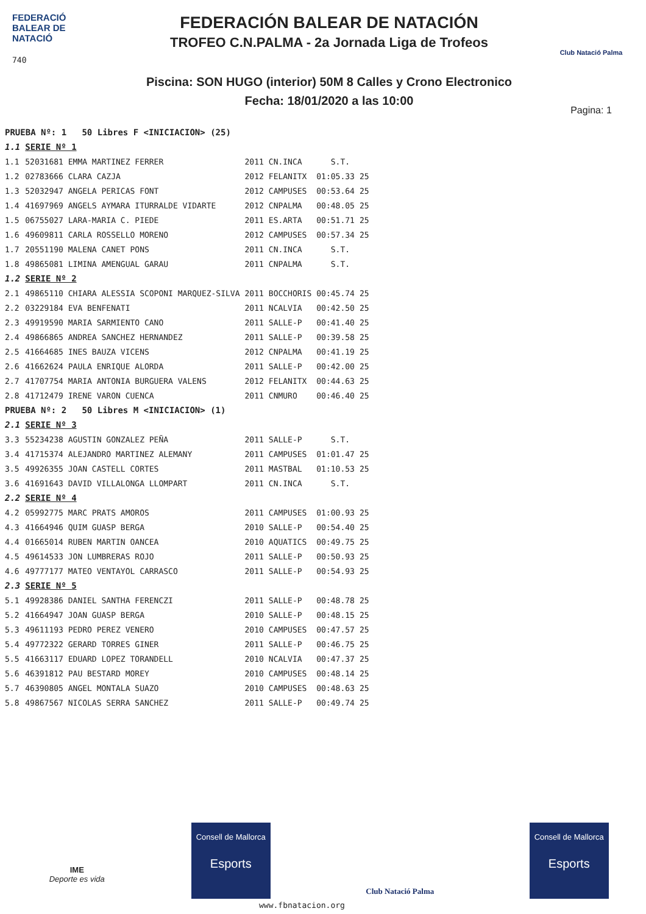FEDERACIÓ
BALEAR DE
NATACIÓ
740
FEDERACIÓN BALEAR DE NATACIÓN
TROFEO C.N.PALMA - 2a Jornada Liga de Trofeos
Piscina: SON HUGO (interior) 50M 8 Calles y Crono Electronico
Fecha: 18/01/2020 a las 10:00
Club Natació Palma
Pagina: 1
| PRUEBA Nº: 1 50 Libres F <INICIACION> (25) | | | | | |
| 1.1 | SERIE Nº 1 | | | | |
| 1.1 | 52031681 EMMA MARTINEZ FERRER | 2011 | CN.INCA | S.T. | |
| 1.2 | 02783666 CLARA CAZJA | 2012 | FELANITX | 01:05.33 | 25 |
| 1.3 | 52032947 ANGELA PERICAS FONT | 2012 | CAMPUSES | 00:53.64 | 25 |
| 1.4 | 41697969 ANGELS AYMARA ITURRALDE VIDARTE | 2012 | CNPALMA | 00:48.05 | 25 |
| 1.5 | 06755027 LARA-MARIA C. PIEDE | 2011 | ES.ARTA | 00:51.71 | 25 |
| 1.6 | 49609811 CARLA ROSSELLO MORENO | 2012 | CAMPUSES | 00:57.34 | 25 |
| 1.7 | 20551190 MALENA CANET PONS | 2011 | CN.INCA | S.T. | |
| 1.8 | 49865081 LIMINA AMENGUAL GARAU | 2011 | CNPALMA | S.T. | |
| 1.2 | SERIE Nº 2 | | | | |
| 2.1 | 49865110 CHIARA ALESSIA SCOPONI MARQUEZ-SILVA | 2011 | BOCCHORIS | 00:45.74 | 25 |
| 2.2 | 03229184 EVA BENFENATI | 2011 | NCALVIA | 00:42.50 | 25 |
| 2.3 | 49919590 MARIA SARMIENTO CANO | 2011 | SALLE-P | 00:41.40 | 25 |
| 2.4 | 49866865 ANDREA SANCHEZ HERNANDEZ | 2011 | SALLE-P | 00:39.58 | 25 |
| 2.5 | 41664685 INES BAUZA VICENS | 2012 | CNPALMA | 00:41.19 | 25 |
| 2.6 | 41662624 PAULA ENRIQUE ALORDA | 2011 | SALLE-P | 00:42.00 | 25 |
| 2.7 | 41707754 MARIA ANTONIA BURGUERA VALENS | 2012 | FELANITX | 00:44.63 | 25 |
| 2.8 | 41712479 IRENE VARON CUENCA | 2011 | CNMURO | 00:46.40 | 25 |
| PRUEBA Nº: 2 50 Libres M <INICIACION> (1) | | | | | |
| 2.1 | SERIE Nº 3 | | | | |
| 3.3 | 55234238 AGUSTIN GONZALEZ PEÑA | 2011 | SALLE-P | S.T. | |
| 3.4 | 41715374 ALEJANDRO MARTINEZ ALEMANY | 2011 | CAMPUSES | 01:01.47 | 25 |
| 3.5 | 49926355 JOAN CASTELL CORTES | 2011 | MASTBAL | 01:10.53 | 25 |
| 3.6 | 41691643 DAVID VILLALONGA LLOMPART | 2011 | CN.INCA | S.T. | |
| 2.2 | SERIE Nº 4 | | | | |
| 4.2 | 05992775 MARC PRATS AMOROS | 2011 | CAMPUSES | 01:00.93 | 25 |
| 4.3 | 41664946 QUIM GUASP BERGA | 2010 | SALLE-P | 00:54.40 | 25 |
| 4.4 | 01665014 RUBEN MARTIN OANCEA | 2010 | AQUATICS | 00:49.75 | 25 |
| 4.5 | 49614533 JON LUMBRERAS ROJO | 2011 | SALLE-P | 00:50.93 | 25 |
| 4.6 | 49777177 MATEO VENTAYOL CARRASCO | 2011 | SALLE-P | 00:54.93 | 25 |
| 2.3 | SERIE Nº 5 | | | | |
| 5.1 | 49928386 DANIEL SANTHA FERENCZI | 2011 | SALLE-P | 00:48.78 | 25 |
| 5.2 | 41664947 JOAN GUASP BERGA | 2010 | SALLE-P | 00:48.15 | 25 |
| 5.3 | 49611193 PEDRO PEREZ VENERO | 2010 | CAMPUSES | 00:47.57 | 25 |
| 5.4 | 49772322 GERARD TORRES GINER | 2011 | SALLE-P | 00:46.75 | 25 |
| 5.5 | 41663117 EDUARD LOPEZ TORANDELL | 2010 | NCALVIA | 00:47.37 | 25 |
| 5.6 | 46391812 PAU BESTARD MOREY | 2010 | CAMPUSES | 00:48.14 | 25 |
| 5.7 | 46390805 ANGEL MONTALA SUAZO | 2010 | CAMPUSES | 00:48.63 | 25 |
| 5.8 | 49867567 NICOLAS SERRA SANCHEZ | 2011 | SALLE-P | 00:49.74 | 25 |
IME
Deporte es vida
Consell de Mallorca
Esports
Club Natació Palma
Consell de Mallorca
Esports
www.fbnatacion.org